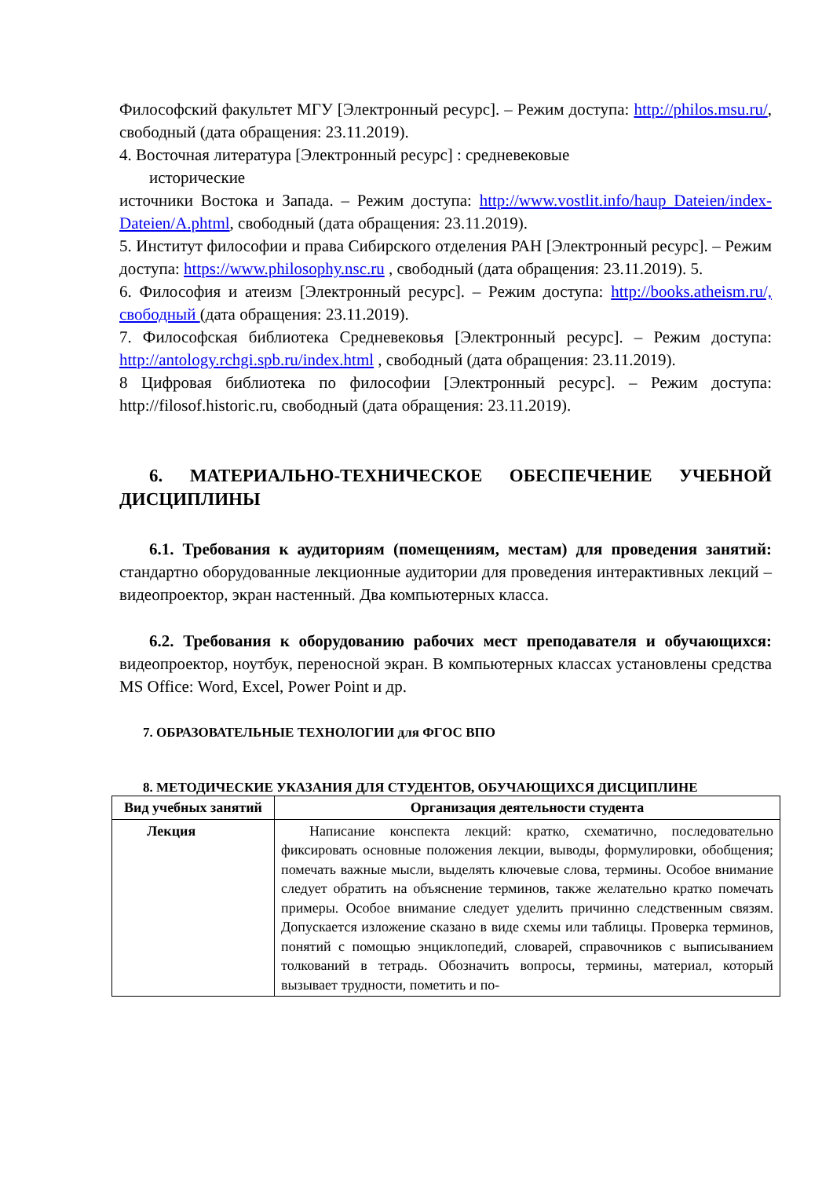Философский факультет МГУ [Электронный ресурс]. – Режим доступа: http://philos.msu.ru/, свободный (дата обращения: 23.11.2019).
4. Восточная литература [Электронный ресурс] : средневековые
исторические
источники Востока и Запада. – Режим доступа: http://www.vostlit.info/haup Dateien/index-Dateien/A.phtml, свободный (дата обращения: 23.11.2019).
5. Институт философии и права Сибирского отделения РАН [Электронный ресурс]. – Режим доступа: https://www.philosophy.nsc.ru , свободный (дата обращения: 23.11.2019). 5.
6. Философия и атеизм [Электронный ресурс]. – Режим доступа: http://books.atheism.ru/, свободный (дата обращения: 23.11.2019).
7. Философская библиотека Средневековья [Электронный ресурс]. – Режим доступа: http://antology.rchgi.spb.ru/index.html , свободный (дата обращения: 23.11.2019).
8 Цифровая библиотека по философии [Электронный ресурс]. – Режим доступа: http://filosof.historic.ru, свободный (дата обращения: 23.11.2019).
6. МАТЕРИАЛЬНО-ТЕХНИЧЕСКОЕ ОБЕСПЕЧЕНИЕ УЧЕБНОЙ ДИСЦИПЛИНЫ
6.1. Требования к аудиториям (помещениям, местам) для проведения занятий: стандартно оборудованные лекционные аудитории для проведения интерактивных лекций – видеопроектор, экран настенный. Два компьютерных класса.
6.2. Требования к оборудованию рабочих мест преподавателя и обучающихся: видеопроектор, ноутбук, переносной экран. В компьютерных классах установлены средства MS Office: Word, Excel, Power Point и др.
7. ОБРАЗОВАТЕЛЬНЫЕ ТЕХНОЛОГИИ для ФГОС ВПО
8. МЕТОДИЧЕСКИЕ УКАЗАНИЯ ДЛЯ СТУДЕНТОВ, ОБУЧАЮЩИХСЯ ДИСЦИПЛИНЕ
| Вид учебных занятий | Организация деятельности студента |
| --- | --- |
| Лекция | Написание конспекта лекций: кратко, схематично, последовательно фиксировать основные положения лекции, выводы, формулировки, обобщения; помечать важные мысли, выделять ключевые слова, термины. Особое внимание следует обратить на объяснение терминов, также желательно кратко помечать примеры. Особое внимание следует уделить причинно следственным связям. Допускается изложение сказано в виде схемы или таблицы. Проверка терминов, понятий с помощью энциклопедий, словарей, справочников с выписыванием толкований в тетрадь. Обозначить вопросы, термины, материал, который вызывает трудности, пометить и по- |